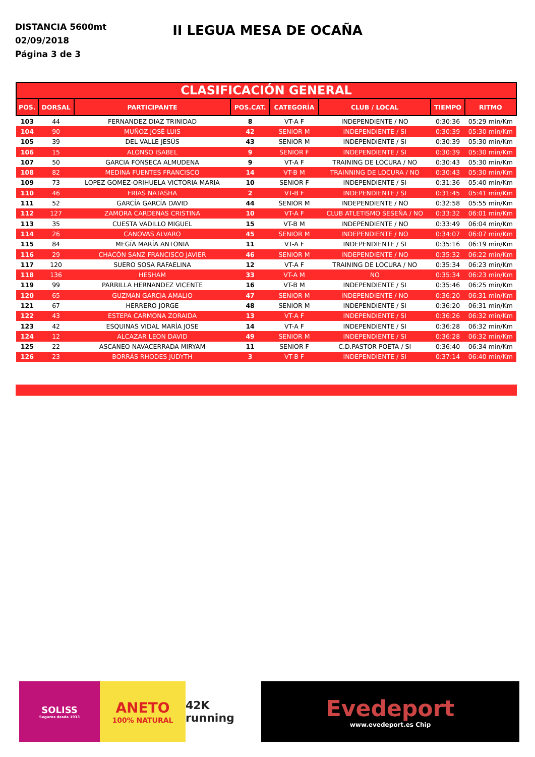DISTANCIA 5600mt
02/09/2018
Página 3 de 3
II LEGUA MESA DE OCAÑA
| CLASIFICACIÓN GENERAL | | | | | | | |
| --- | --- | --- | --- | --- | --- | --- | --- |
| POS. | DORSAL | PARTICIPANTE | POS.CAT. | CATEGORÍA | CLUB / LOCAL | TIEMPO | RITMO |
| 103 | 44 | FERNANDEZ DIAZ TRINIDAD | 8 | VT-A F | INDEPENDIENTE / NO | 0:30:36 | 05:29 min/Km |
| 104 | 90 | MUÑOZ JOSÉ LUIS | 42 | SENIOR M | INDEPENDIENTE / SI | 0:30:39 | 05:30 min/Km |
| 105 | 39 | DEL VALLE JESÚS | 43 | SENIOR M | INDEPENDIENTE / SI | 0:30:39 | 05:30 min/Km |
| 106 | 15 | ALONSO ISABEL | 9 | SENIOR F | INDEPENDIENTE / SI | 0:30:39 | 05:30 min/Km |
| 107 | 50 | GARCIA FONSECA ALMUDENA | 9 | VT-A F | TRAINING DE LOCURA / NO | 0:30:43 | 05:30 min/Km |
| 108 | 82 | MEDINA FUENTES FRANCISCO | 14 | VT-B M | TRAINNING DE LOCURA / NO | 0:30:43 | 05:30 min/Km |
| 109 | 73 | LOPEZ GOMEZ-ORIHUELA VICTORIA MARIA | 10 | SENIOR F | INDEPENDIENTE / SI | 0:31:36 | 05:40 min/Km |
| 110 | 46 | FRÍAS NATASHA | 2 | VT-B F | INDEPENDIENTE / SI | 0:31:45 | 05:41 min/Km |
| 111 | 52 | GARCÍA GARCÍA DAVID | 44 | SENIOR M | INDEPENDIENTE / NO | 0:32:58 | 05:55 min/Km |
| 112 | 127 | ZAMORA CARDENAS CRISTINA | 10 | VT-A F | CLUB ATLETISMO SESEÑA / NO | 0:33:32 | 06:01 min/Km |
| 113 | 35 | CUESTA VADILLO MIGUEL | 15 | VT-B M | INDEPENDIENTE / NO | 0:33:49 | 06:04 min/Km |
| 114 | 26 | CANOVAS ALVARO | 45 | SENIOR M | INDEPENDIENTE / NO | 0:34:07 | 06:07 min/Km |
| 115 | 84 | MEGÍA MARÍA ANTONIA | 11 | VT-A F | INDEPENDIENTE / SI | 0:35:16 | 06:19 min/Km |
| 116 | 29 | CHACÓN SANZ FRANCISCO JAVIER | 46 | SENIOR M | INDEPENDIENTE / NO | 0:35:32 | 06:22 min/Km |
| 117 | 120 | SUERO SOSA RAFAELINA | 12 | VT-A F | TRAINING DE LOCURA / NO | 0:35:34 | 06:23 min/Km |
| 118 | 136 | HESHAM | 33 | VT-A M | NO | 0:35:34 | 06:23 min/Km |
| 119 | 99 | PARRILLA HERNANDEZ VICENTE | 16 | VT-B M | INDEPENDIENTE / SI | 0:35:46 | 06:25 min/Km |
| 120 | 65 | GUZMAN GARCIA AMALIO | 47 | SENIOR M | INDEPENDIENTE / NO | 0:36:20 | 06:31 min/Km |
| 121 | 67 | HERRERO JORGE | 48 | SENIOR M | INDEPENDIENTE / SI | 0:36:20 | 06:31 min/Km |
| 122 | 43 | ESTEPA CARMONA ZORAIDA | 13 | VT-A F | INDEPENDIENTE / SI | 0:36:26 | 06:32 min/Km |
| 123 | 42 | ESQUINAS VIDAL MARÍA JOSE | 14 | VT-A F | INDEPENDIENTE / SI | 0:36:28 | 06:32 min/Km |
| 124 | 12 | ALCAZAR LEON DAVID | 49 | SENIOR M | INDEPENDIENTE / SI | 0:36:28 | 06:32 min/Km |
| 125 | 22 | ASCANEO NAVACERRADA MIRYAM | 11 | SENIOR F | C.D.PASTOR POETA / SI | 0:36:40 | 06:34 min/Km |
| 126 | 23 | BORRÁS RHODES JUDYTH | 3 | VT-B F | INDEPENDIENTE / SI | 0:37:14 | 06:40 min/Km |
SOLISS
Seguros desde 1933
ANETO
100% NATURAL
42K running
Evedeport
www.evedeport.es Chip